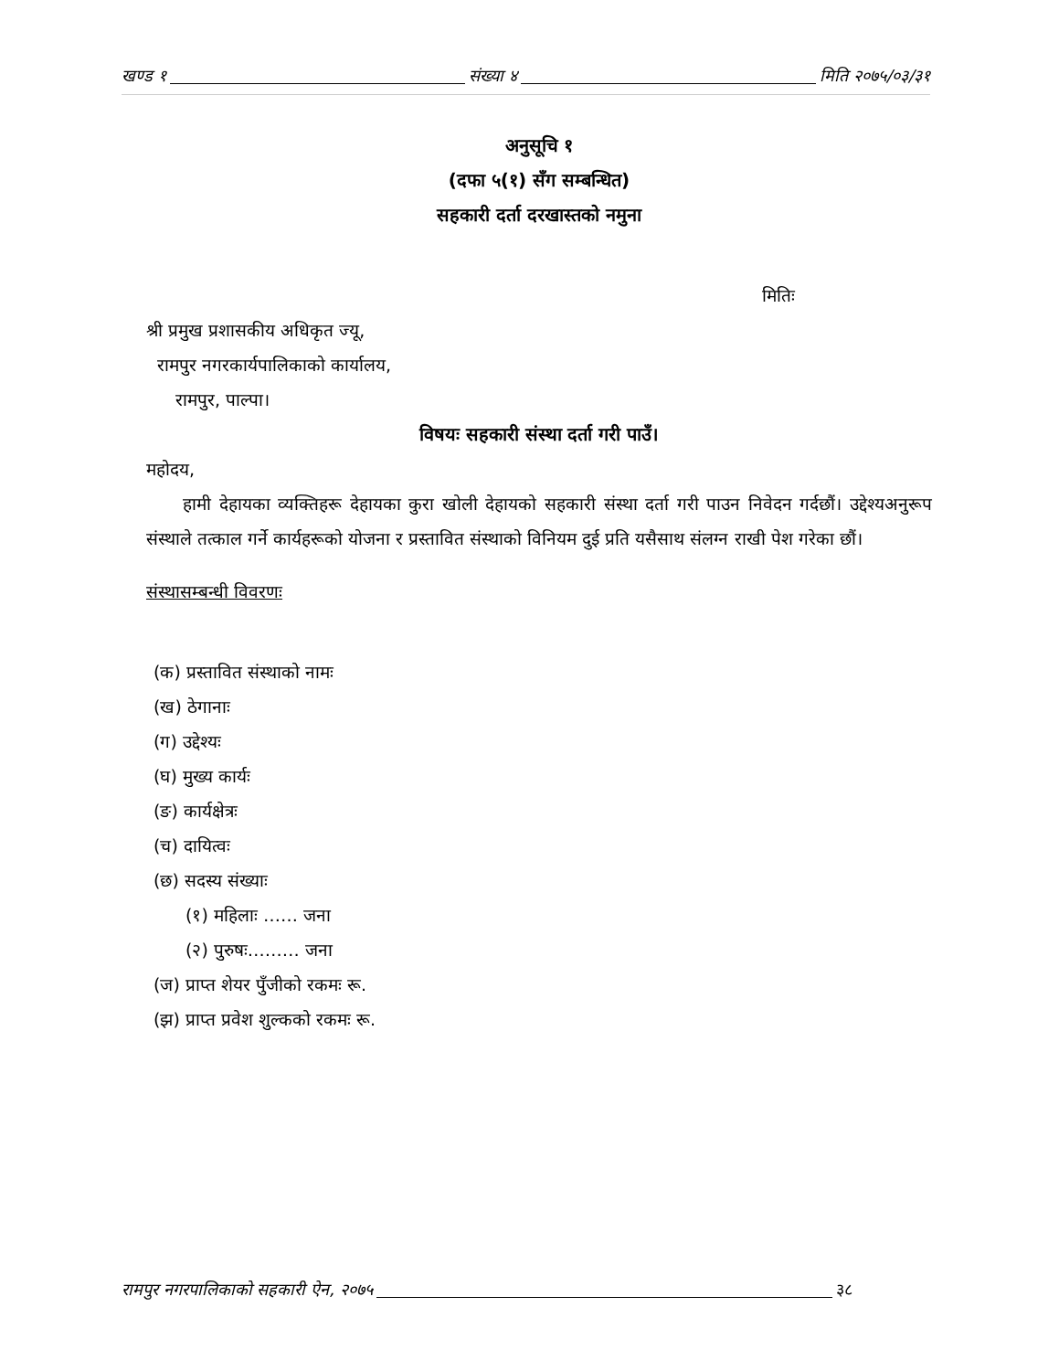खण्ड १ संख्या ४ मिति २०७५/०३/३१
अनुसूचि १
(दफा ५(१) सँग सम्बन्धित)
सहकारी दर्ता दरखास्तको नमुना
मितिः
श्री प्रमुख प्रशासकीय अधिकृत ज्यू,
रामपुर नगरकार्यपालिकाको कार्यालय,
रामपुर, पाल्पा।
विषयः सहकारी संस्था दर्ता गरी पाउँ।
महोदय,
हामी देहायका व्यक्तिहरू देहायका कुरा खोली देहायको सहकारी संस्था दर्ता गरी पाउन निवेदन गर्दछौं। उद्देश्यअनुरूप संस्थाले तत्काल गर्ने कार्यहरूको योजना र प्रस्तावित संस्थाको विनियम दुई प्रति यसैसाथ संलग्न राखी पेश गरेका छौं।
संस्थासम्बन्धी विवरणः
(क) प्रस्तावित संस्थाको नामः
(ख) ठेगानाः
(ग) उद्देश्यः
(घ) मुख्य कार्यः
(ङ) कार्यक्षेत्रः
(च) दायित्वः
(छ) सदस्य संख्याः
(१) महिलाः …… जना
(२) पुरुषः……… जना
(ज) प्राप्त शेयर पुँजीको रकमः रू.
(झ) प्राप्त प्रवेश शुल्कको रकमः रू.
रामपुर नगरपालिकाको सहकारी ऐन, २०७५ ३८